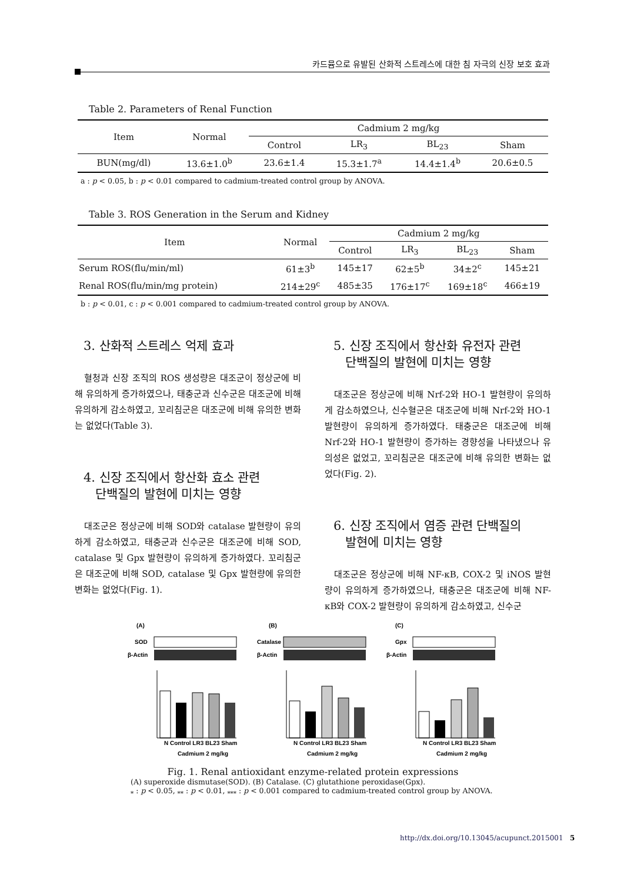카드뮴으로 유발된 산화적 스트레스에 대한 침 자극의 신장 보호 효과
Table 2. Parameters of Renal Function
| Item | Normal | Cadmium 2 mg/kg | | | |
| | | Control | LR<sub>3</sub> | BL<sub>23</sub> | Sham |
| BUN(mg/dl) | 13.6±1.0<sup>b</sup> | 23.6±1.4 | 15.3±1.7<sup>a</sup> | 14.4±1.4<sup>b</sup> | 20.6±0.5 |
a : p < 0.05, b : p < 0.01 compared to cadmium-treated control group by ANOVA.
Table 3. ROS Generation in the Serum and Kidney
| Item | Normal | Cadmium 2 mg/kg | | | |
| | | Control | LR<sub>3</sub> | BL<sub>23</sub> | Sham |
| Serum ROS(flu/min/ml) | 61±3<sup>b</sup> | 145±17 | 62±5<sup>b</sup> | 34±2<sup>c</sup> | 145±21 |
| Renal ROS(flu/min/mg protein) | 214±29<sup>c</sup> | 485±35 | 176±17<sup>c</sup> | 169±18<sup>c</sup> | 466±19 |
b : p < 0.01, c : p < 0.001 compared to cadmium-treated control group by ANOVA.
3. 산화적 스트레스 억제 효과
혈청과 신장 조직의 ROS 생성량은 대조군이 정상군에 비해 유의하게 증가하였으나, 태충군과 신수군은 대조군에 비해 유의하게 감소하였고, 꼬리침군은 대조군에 비해 유의한 변화는 없었다(Table 3).
4. 신장 조직에서 항산화 효소 관련
단백질의 발현에 미치는 영향
대조군은 정상군에 비해 SOD와 catalase 발현량이 유의하게 감소하였고, 태충군과 신수군은 대조군에 비해 SOD, catalase 및 Gpx 발현량이 유의하게 증가하였다. 꼬리침군은 대조군에 비해 SOD, catalase 및 Gpx 발현량에 유의한 변화는 없었다(Fig. 1).
5. 신장 조직에서 항산화 유전자 관련
단백질의 발현에 미치는 영향
대조군은 정상군에 비해 Nrf-2와 HO-1 발현량이 유의하게 감소하였으나, 신수혈군은 대조군에 비해 Nrf-2와 HO-1 발현량이 유의하게 증가하였다. 태충군은 대조군에 비해 Nrf-2와 HO-1 발현량이 증가하는 경향성을 나타냈으나 유의성은 없었고, 꼬리침군은 대조군에 비해 유의한 변화는 없었다(Fig. 2).
6. 신장 조직에서 염증 관련 단백질의
발현에 미치는 영향
대조군은 정상군에 비해 NF-κB, COX-2 및 iNOS 발현량이 유의하게 증가하였으나, 태충군은 대조군에 비해 NF-κB와 COX-2 발현량이 유의하게 감소하였고, 신수군
(A)
SOD
β-Actin
N Control LR3 BL23 Sham
Cadmium 2 mg/kg
(B)
Catalase
β-Actin
N Control LR3 BL23 Sham
Cadmium 2 mg/kg
(C)
Gpx
β-Actin
N Control LR3 BL23 Sham
Cadmium 2 mg/kg
Fig. 1. Renal antioxidant enzyme-related protein expressions
(A) superoxide dismutase(SOD). (B) Catalase. (C) glutathione peroxidase(Gpx).
<sub>*</sub> : p < 0.05, <sub>**</sub> : p < 0.01, <sub>***</sub> : p < 0.001 compared to cadmium-treated control group by ANOVA.
http://dx.doi.org/10.13045/acupunct.2015001 5